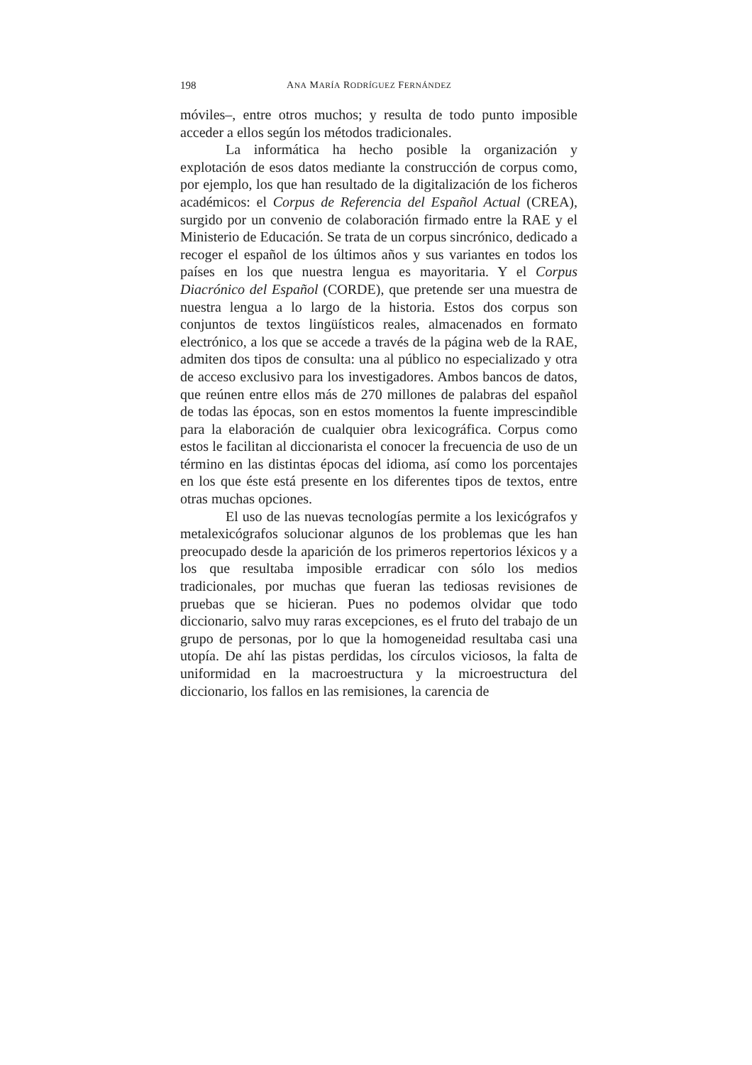198 ANA MARÍA RODRÍGUEZ FERNÁNDEZ
móviles–, entre otros muchos; y resulta de todo punto imposible acceder a ellos según los métodos tradicionales.
La informática ha hecho posible la organización y explotación de esos datos mediante la construcción de corpus como, por ejemplo, los que han resultado de la digitalización de los ficheros académicos: el Corpus de Referencia del Español Actual (CREA), surgido por un convenio de colaboración firmado entre la RAE y el Ministerio de Educación. Se trata de un corpus sincrónico, dedicado a recoger el español de los últimos años y sus variantes en todos los países en los que nuestra lengua es mayoritaria. Y el Corpus Diacrónico del Español (CORDE), que pretende ser una muestra de nuestra lengua a lo largo de la historia. Estos dos corpus son conjuntos de textos lingüísticos reales, almacenados en formato electrónico, a los que se accede a través de la página web de la RAE, admiten dos tipos de consulta: una al público no especializado y otra de acceso exclusivo para los investigadores. Ambos bancos de datos, que reúnen entre ellos más de 270 millones de palabras del español de todas las épocas, son en estos momentos la fuente imprescindible para la elaboración de cualquier obra lexicográfica. Corpus como estos le facilitan al diccionarista el conocer la frecuencia de uso de un término en las distintas épocas del idioma, así como los porcentajes en los que éste está presente en los diferentes tipos de textos, entre otras muchas opciones.
El uso de las nuevas tecnologías permite a los lexicógrafos y metalexicógrafos solucionar algunos de los problemas que les han preocupado desde la aparición de los primeros repertorios léxicos y a los que resultaba imposible erradicar con sólo los medios tradicionales, por muchas que fueran las tediosas revisiones de pruebas que se hicieran. Pues no podemos olvidar que todo diccionario, salvo muy raras excepciones, es el fruto del trabajo de un grupo de personas, por lo que la homogeneidad resultaba casi una utopía. De ahí las pistas perdidas, los círculos viciosos, la falta de uniformidad en la macroestructura y la microestructura del diccionario, los fallos en las remisiones, la carencia de